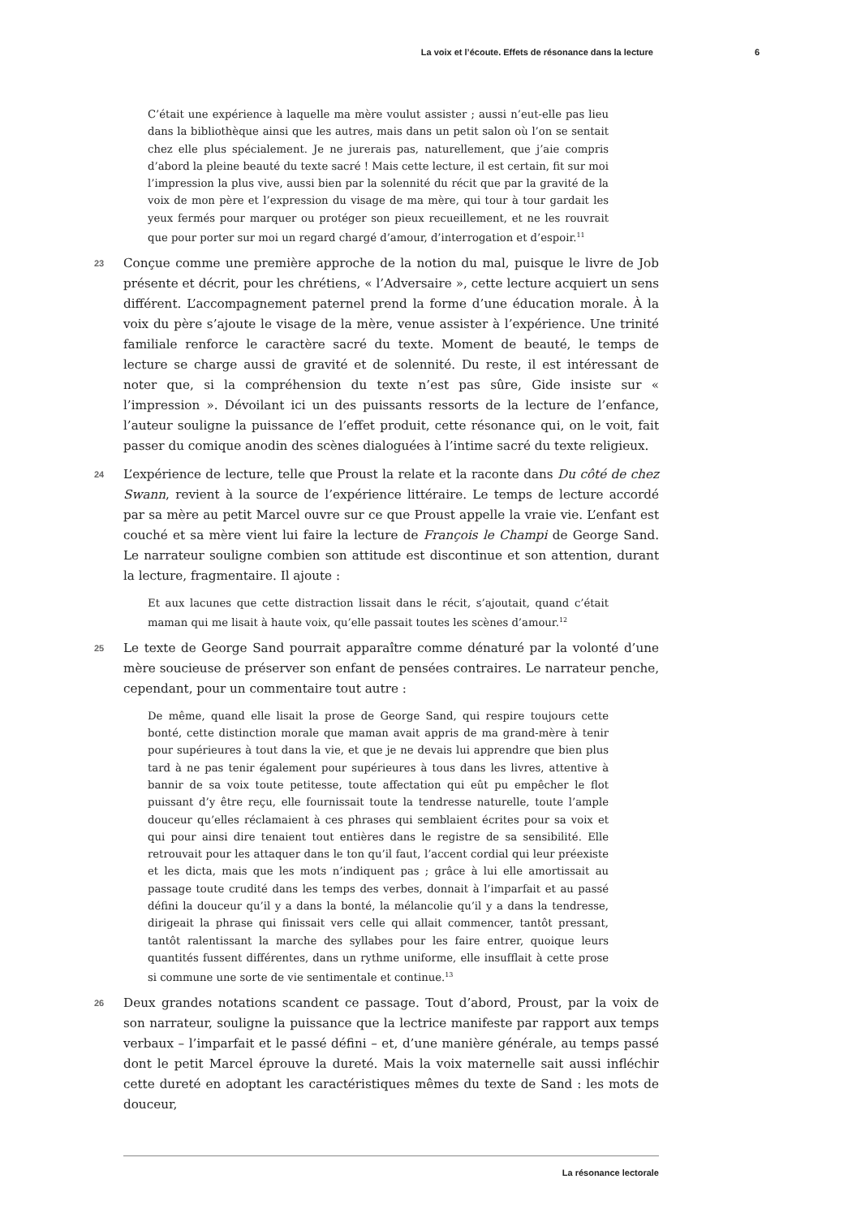La voix et l’écoute. Effets de résonance dans la lecture 6
C’était une expérience à laquelle ma mère voulut assister ; aussi n’eut-elle pas lieu dans la bibliothèque ainsi que les autres, mais dans un petit salon où l’on se sentait chez elle plus spécialement. Je ne jurerais pas, naturellement, que j’aie compris d’abord la pleine beauté du texte sacré ! Mais cette lecture, il est certain, fit sur moi l’impression la plus vive, aussi bien par la solennité du récit que par la gravité de la voix de mon père et l’expression du visage de ma mère, qui tour à tour gardait les yeux fermés pour marquer ou protéger son pieux recueillement, et ne les rouvrait que pour porter sur moi un regard chargé d’amour, d’interrogation et d’espoir.<sup>11</sup>
23
Conçue comme une première approche de la notion du mal, puisque le livre de Job présente et décrit, pour les chrétiens, « l’Adversaire », cette lecture acquiert un sens différent. L’accompagnement paternel prend la forme d’une éducation morale. À la voix du père s’ajoute le visage de la mère, venue assister à l’expérience. Une trinité familiale renforce le caractère sacré du texte. Moment de beauté, le temps de lecture se charge aussi de gravité et de solennité. Du reste, il est intéressant de noter que, si la compréhension du texte n’est pas sûre, Gide insiste sur « l’impression ». Dévoilant ici un des puissants ressorts de la lecture de l’enfance, l’auteur souligne la puissance de l’effet produit, cette résonance qui, on le voit, fait passer du comique anodin des scènes dialoguées à l’intime sacré du texte religieux.
24
L’expérience de lecture, telle que Proust la relate et la raconte dans Du côté de chez Swann, revient à la source de l’expérience littéraire. Le temps de lecture accordé par sa mère au petit Marcel ouvre sur ce que Proust appelle la vraie vie. L’enfant est couché et sa mère vient lui faire la lecture de François le Champi de George Sand. Le narrateur souligne combien son attitude est discontinue et son attention, durant la lecture, fragmentaire. Il ajoute :
Et aux lacunes que cette distraction lissait dans le récit, s’ajoutait, quand c’était maman qui me lisait à haute voix, qu’elle passait toutes les scènes d’amour.<sup>12</sup>
25
Le texte de George Sand pourrait apparaître comme dénaturé par la volonté d’une mère soucieuse de préserver son enfant de pensées contraires. Le narrateur penche, cependant, pour un commentaire tout autre :
De même, quand elle lisait la prose de George Sand, qui respire toujours cette bonté, cette distinction morale que maman avait appris de ma grand-mère à tenir pour supérieures à tout dans la vie, et que je ne devais lui apprendre que bien plus tard à ne pas tenir également pour supérieures à tous dans les livres, attentive à bannir de sa voix toute petitesse, toute affectation qui eût pu empêcher le flot puissant d’y être reçu, elle fournissait toute la tendresse naturelle, toute l’ample douceur qu’elles réclamaient à ces phrases qui semblaient écrites pour sa voix et qui pour ainsi dire tenaient tout entières dans le registre de sa sensibilité. Elle retrouvait pour les attaquer dans le ton qu’il faut, l’accent cordial qui leur préexiste et les dicta, mais que les mots n’indiquent pas ; grâce à lui elle amortissait au passage toute crudité dans les temps des verbes, donnait à l’imparfait et au passé défini la douceur qu’il y a dans la bonté, la mélancolie qu’il y a dans la tendresse, dirigeait la phrase qui finissait vers celle qui allait commencer, tantôt pressant, tantôt ralentissant la marche des syllabes pour les faire entrer, quoique leurs quantités fussent différentes, dans un rythme uniforme, elle insufflait à cette prose si commune une sorte de vie sentimentale et continue.<sup>13</sup>
26
Deux grandes notations scandent ce passage. Tout d’abord, Proust, par la voix de son narrateur, souligne la puissance que la lectrice manifeste par rapport aux temps verbaux – l’imparfait et le passé défini – et, d’une manière générale, au temps passé dont le petit Marcel éprouve la dureté. Mais la voix maternelle sait aussi infléchir cette dureté en adoptant les caractéristiques mêmes du texte de Sand : les mots de douceur,
La résonance lectorale